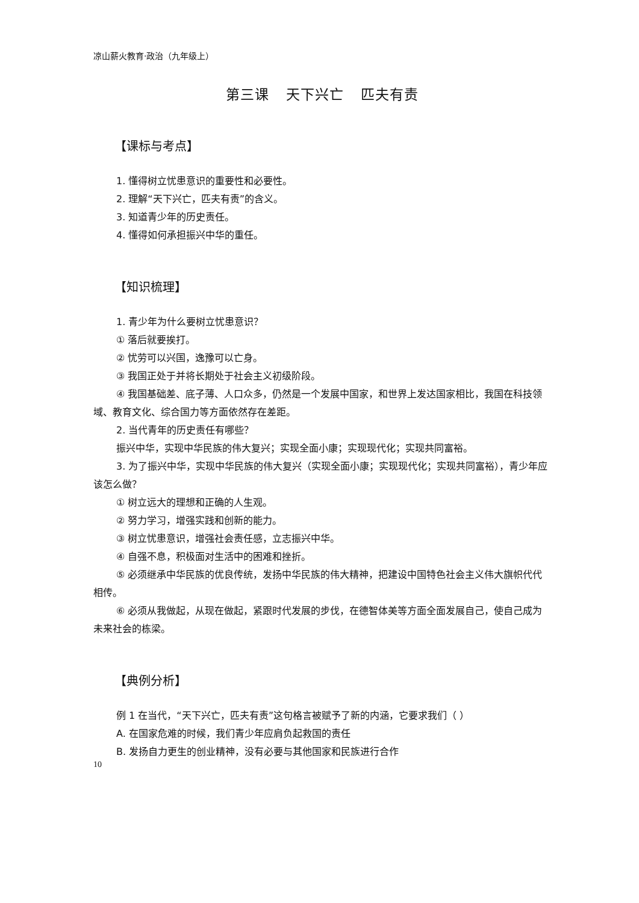凉山薪火教育·政治（九年级上）
第三课 天下兴亡 匹夫有责
【课标与考点】
1. 懂得树立忧患意识的重要性和必要性。
2. 理解“天下兴亡，匹夫有责”的含义。
3. 知道青少年的历史责任。
4. 懂得如何承担振兴中华的重任。
【知识梳理】
1. 青少年为什么要树立忧患意识？
① 落后就要挨打。
② 忧劳可以兴国，逸豫可以亡身。
③ 我国正处于并将长期处于社会主义初级阶段。
④ 我国基础差、底子薄、人口众多，仍然是一个发展中国家，和世界上发达国家相比，我国在科技领域、教育文化、综合国力等方面依然存在差距。
2. 当代青年的历史责任有哪些？
振兴中华，实现中华民族的伟大复兴；实现全面小康；实现现代化；实现共同富裕。
3. 为了振兴中华，实现中华民族的伟大复兴（实现全面小康；实现现代化；实现共同富裕），青少年应该怎么做？
① 树立远大的理想和正确的人生观。
② 努力学习，增强实践和创新的能力。
③ 树立忧患意识，增强社会责任感，立志振兴中华。
④ 自强不息，积极面对生活中的困难和挫折。
⑤ 必须继承中华民族的优良传统，发扬中华民族的伟大精神，把建设中国特色社会主义伟大旗帜代代相传。
⑥ 必须从我做起，从现在做起，紧跟时代发展的步伐，在德智体美等方面全面发展自己，使自己成为未来社会的栋梁。
【典例分析】
例 1 在当代，“天下兴亡，匹夫有责”这句格言被赋予了新的内涵，它要求我们（ ）
A. 在国家危难的时候，我们青少年应肩负起救国的责任
B. 发扬自力更生的创业精神，没有必要与其他国家和民族进行合作
10